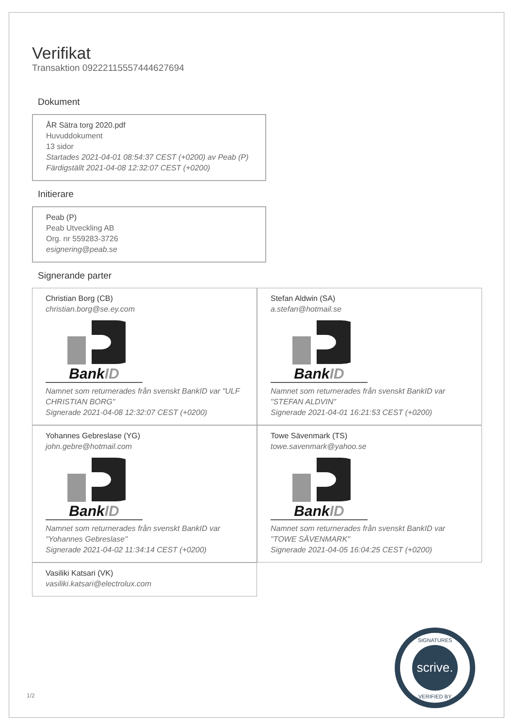Verifikat
Transaktion 09222115557444627694
Dokument
ÅR Sätra torg 2020.pdf
Huvuddokument
13 sidor
Startades 2021-04-01 08:54:37 CEST (+0200) av Peab (P)
Färdigställt 2021-04-08 12:32:07 CEST (+0200)
Initierare
Peab (P)
Peab Utveckling AB
Org. nr 559283-3726
esignering@peab.se
Signerande parter
Christian Borg (CB)
christian.borg@se.ey.com
BankID
Namnet som returnerades från svenskt BankID var "ULF CHRISTIAN BORG"
Signerade 2021-04-08 12:32:07 CEST (+0200)
Stefan Aldwin (SA)
a.stefan@hotmail.se
BankID
Namnet som returnerades från svenskt BankID var "STEFAN ALDVIN"
Signerade 2021-04-01 16:21:53 CEST (+0200)
Yohannes Gebreslase (YG)
john.gebre@hotmail.com
BankID
Namnet som returnerades från svenskt BankID var "Yohannes Gebreslase"
Signerade 2021-04-02 11:34:14 CEST (+0200)
Towe Sävenmark (TS)
towe.savenmark@yahoo.se
BankID
Namnet som returnerades från svenskt BankID var "TOWE SÄVENMARK"
Signerade 2021-04-05 16:04:25 CEST (+0200)
Vasiliki Katsari (VK)
vasiliki.katsari@electrolux.com
1/2
scrive.
SIGNATURES
VERIFIED BY